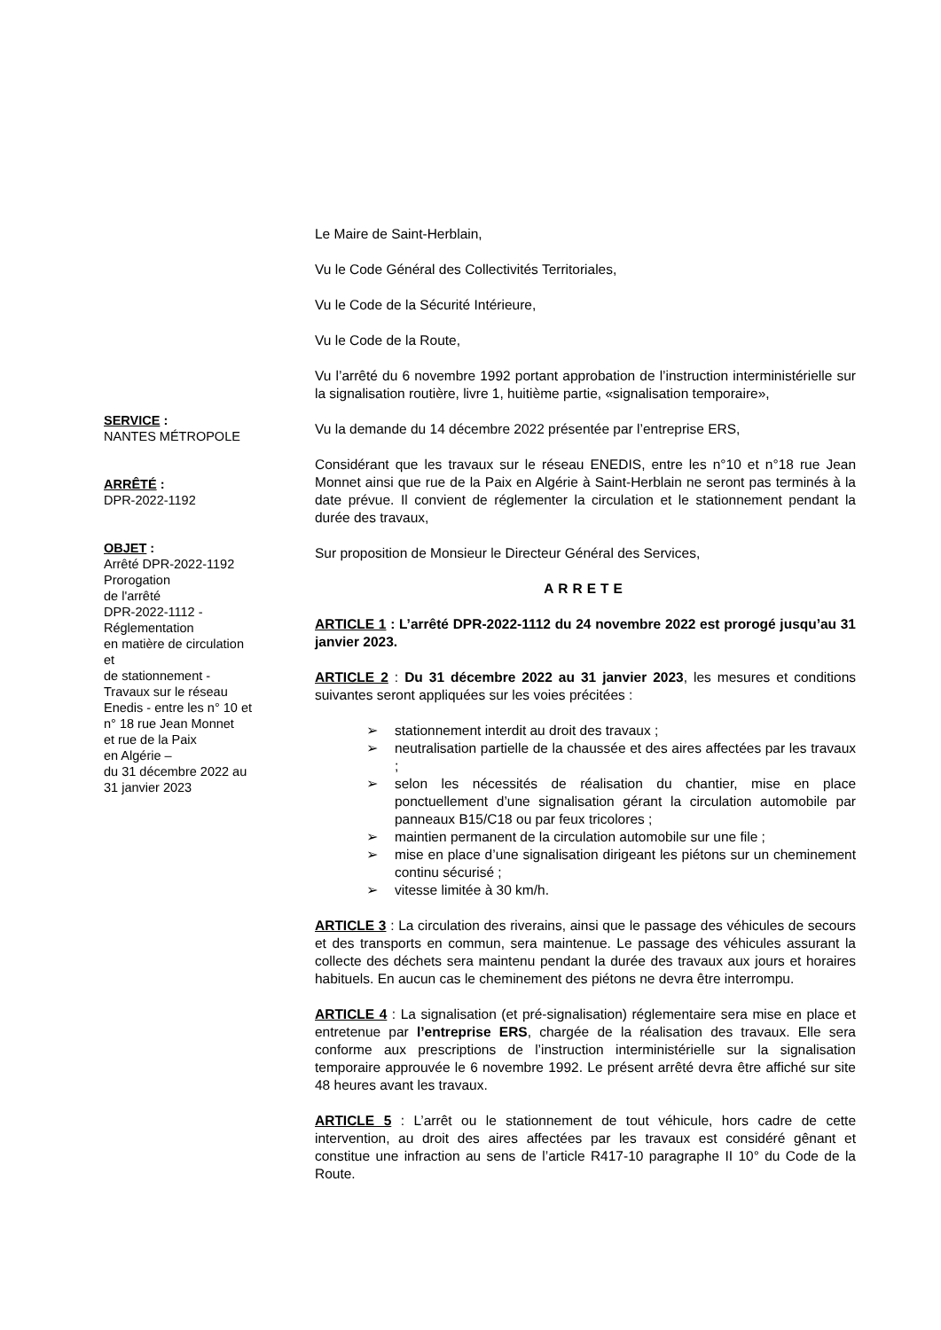SERVICE :
NANTES MÉTROPOLE
ARRÊTÉ :
DPR-2022-1192
OBJET :
Arrêté DPR-2022-1192
Prorogation
de l'arrêté
DPR-2022-1112 -
Réglementation
en matière de circulation
et
de stationnement -
Travaux sur le réseau
Enedis - entre les n° 10 et
n° 18 rue Jean Monnet
et rue de la Paix
en Algérie –
du 31 décembre 2022 au
31 janvier 2023
Le Maire de Saint-Herblain,
Vu le Code Général des Collectivités Territoriales,
Vu le Code de la Sécurité Intérieure,
Vu le Code de la Route,
Vu l’arrêté du 6 novembre 1992 portant approbation de l’instruction interministérielle sur la signalisation routière, livre 1, huitième partie, «signalisation temporaire»,
Vu la demande du 14 décembre 2022 présentée par l’entreprise ERS,
Considérant que les travaux sur le réseau ENEDIS, entre les n°10 et n°18 rue Jean Monnet ainsi que rue de la Paix en Algérie à Saint-Herblain ne seront pas terminés à la date prévue. Il convient de réglementer la circulation et le stationnement pendant la durée des travaux,
Sur proposition de Monsieur le Directeur Général des Services,
ARRETE
ARTICLE 1 : L’arrêté DPR-2022-1112 du 24 novembre 2022 est prorogé jusqu’au 31 janvier 2023.
ARTICLE 2 : Du 31 décembre 2022 au 31 janvier 2023, les mesures et conditions suivantes seront appliquées sur les voies précitées :
➢ stationnement interdit au droit des travaux ;
➢ neutralisation partielle de la chaussée et des aires affectées par les travaux ;
➢ selon les nécessités de réalisation du chantier, mise en place ponctuellement d’une signalisation gérant la circulation automobile par panneaux B15/C18 ou par feux tricolores ;
➢ maintien permanent de la circulation automobile sur une file ;
➢ mise en place d’une signalisation dirigeant les piétons sur un cheminement continu sécurisé ;
➢ vitesse limitée à 30 km/h.
ARTICLE 3 : La circulation des riverains, ainsi que le passage des véhicules de secours et des transports en commun, sera maintenue. Le passage des véhicules assurant la collecte des déchets sera maintenu pendant la durée des travaux aux jours et horaires habituels. En aucun cas le cheminement des piétons ne devra être interrompu.
ARTICLE 4 : La signalisation (et pré-signalisation) réglementaire sera mise en place et entretenue par l’entreprise ERS, chargée de la réalisation des travaux. Elle sera conforme aux prescriptions de l’instruction interministérielle sur la signalisation temporaire approuvée le 6 novembre 1992. Le présent arrêté devra être affiché sur site 48 heures avant les travaux.
ARTICLE 5 : L’arrêt ou le stationnement de tout véhicule, hors cadre de cette intervention, au droit des aires affectées par les travaux est considéré gênant et constitue une infraction au sens de l’article R417-10 paragraphe II 10° du Code de la Route.